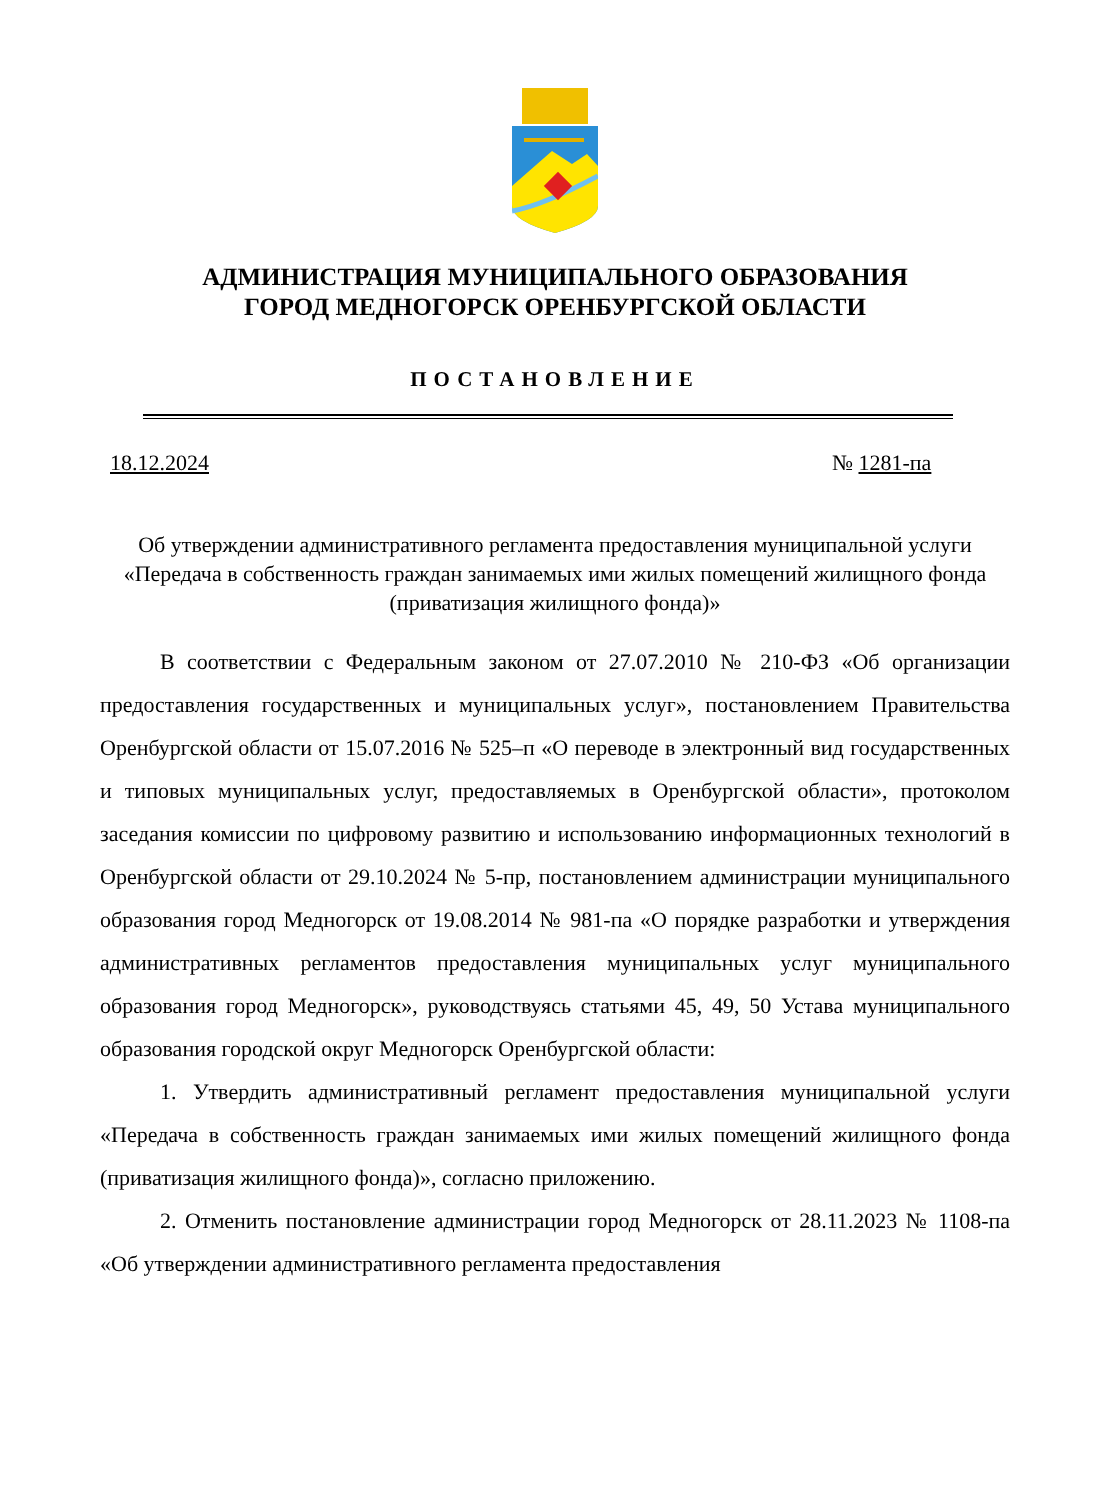АДМИНИСТРАЦИЯ МУНИЦИПАЛЬНОГО ОБРАЗОВАНИЯ
ГОРОД МЕДНОГОРСК ОРЕНБУРГСКОЙ ОБЛАСТИ
ПОСТАНОВЛЕНИЕ
18.12.2024 № 1281-па
Об утверждении административного регламента предоставления муниципальной услуги «Передача в собственность граждан занимаемых ими жилых помещений жилищного фонда (приватизация жилищного фонда)»
В соответствии с Федеральным законом от 27.07.2010 № 210-ФЗ «Об организации предоставления государственных и муниципальных услуг», постановлением Правительства Оренбургской области от 15.07.2016 № 525–п «О переводе в электронный вид государственных и типовых муниципальных услуг, предоставляемых в Оренбургской области», протоколом заседания комиссии по цифровому развитию и использованию информационных технологий в Оренбургской области от 29.10.2024 № 5-пр, постановлением администрации муниципального образования город Медногорск от 19.08.2014 № 981-па «О порядке разработки и утверждения административных регламентов предоставления муниципальных услуг муниципального образования город Медногорск», руководствуясь статьями 45, 49, 50 Устава муниципального образования городской округ Медногорск Оренбургской области:
1. Утвердить административный регламент предоставления муниципальной услуги «Передача в собственность граждан занимаемых ими жилых помещений жилищного фонда (приватизация жилищного фонда)», согласно приложению.
2. Отменить постановление администрации город Медногорск от 28.11.2023 № 1108-па «Об утверждении административного регламента предоставления